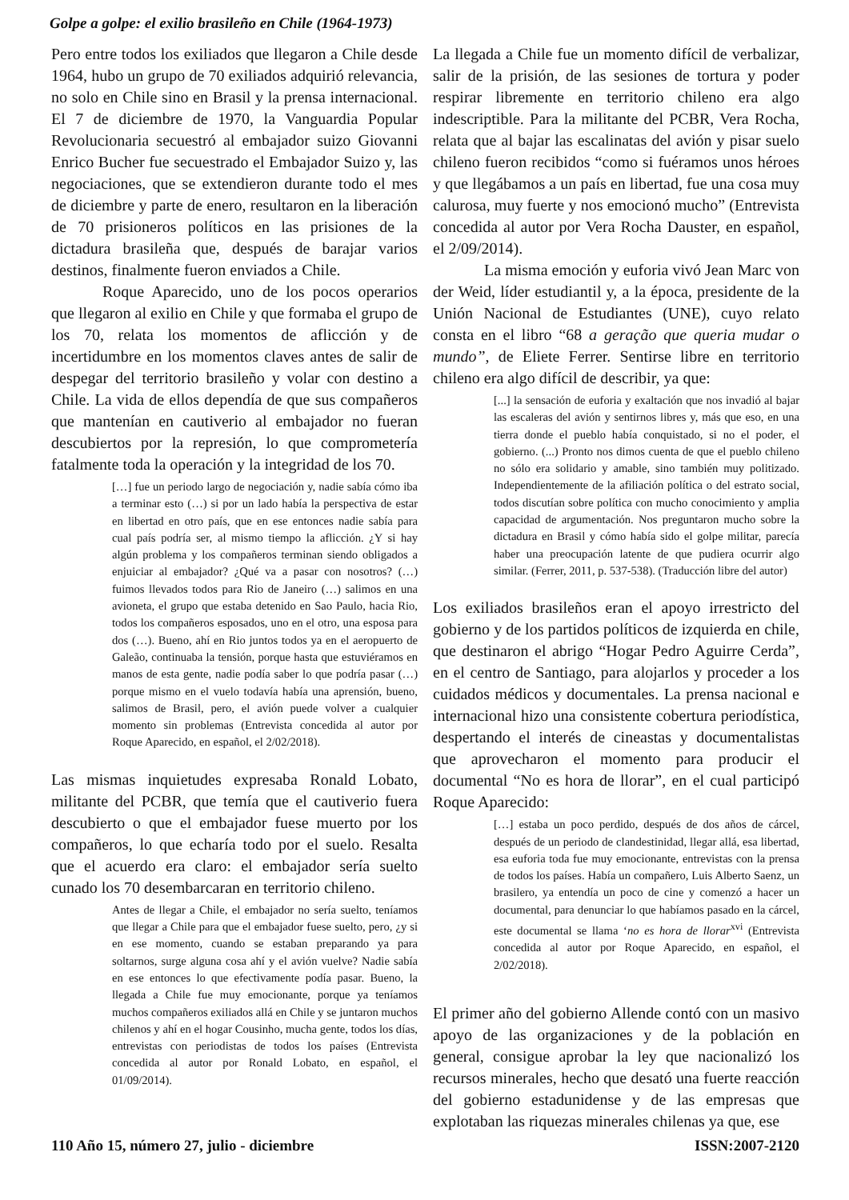Golpe a golpe: el exilio brasileño en Chile (1964-1973)
Pero entre todos los exiliados que llegaron a Chile desde 1964, hubo un grupo de 70 exiliados adquirió relevancia, no solo en Chile sino en Brasil y la prensa internacional. El 7 de diciembre de 1970, la Vanguardia Popular Revolucionaria secuestró al embajador suizo Giovanni Enrico Bucher fue secuestrado el Embajador Suizo y, las negociaciones, que se extendieron durante todo el mes de diciembre y parte de enero, resultaron en la liberación de 70 prisioneros políticos en las prisiones de la dictadura brasileña que, después de barajar varios destinos, finalmente fueron enviados a Chile.
Roque Aparecido, uno de los pocos operarios que llegaron al exilio en Chile y que formaba el grupo de los 70, relata los momentos de aflicción y de incertidumbre en los momentos claves antes de salir de despegar del territorio brasileño y volar con destino a Chile. La vida de ellos dependía de que sus compañeros que mantenían en cautiverio al embajador no fueran descubiertos por la represión, lo que comprometería fatalmente toda la operación y la integridad de los 70.
[…] fue un periodo largo de negociación y, nadie sabía cómo iba a terminar esto (…) si por un lado había la perspectiva de estar en libertad en otro país, que en ese entonces nadie sabía para cual país podría ser, al mismo tiempo la aflicción. ¿Y si hay algún problema y los compañeros terminan siendo obligados a enjuiciar al embajador? ¿Qué va a pasar con nosotros? (…) fuimos llevados todos para Rio de Janeiro (…) salimos en una avioneta, el grupo que estaba detenido en Sao Paulo, hacia Rio, todos los compañeros esposados, uno en el otro, una esposa para dos (…). Bueno, ahí en Rio juntos todos ya en el aeropuerto de Galeão, continuaba la tensión, porque hasta que estuviéramos en manos de esta gente, nadie podía saber lo que podría pasar (…) porque mismo en el vuelo todavía había una aprensión, bueno, salimos de Brasil, pero, el avión puede volver a cualquier momento sin problemas (Entrevista concedida al autor por Roque Aparecido, en español, el 2/02/2018).
Las mismas inquietudes expresaba Ronald Lobato, militante del PCBR, que temía que el cautiverio fuera descubierto o que el embajador fuese muerto por los compañeros, lo que echaría todo por el suelo. Resalta que el acuerdo era claro: el embajador sería suelto cunado los 70 desembarcaran en territorio chileno.
Antes de llegar a Chile, el embajador no sería suelto, teníamos que llegar a Chile para que el embajador fuese suelto, pero, ¿y si en ese momento, cuando se estaban preparando ya para soltarnos, surge alguna cosa ahí y el avión vuelve? Nadie sabía en ese entonces lo que efectivamente podía pasar. Bueno, la llegada a Chile fue muy emocionante, porque ya teníamos muchos compañeros exiliados allá en Chile y se juntaron muchos chilenos y ahí en el hogar Cousinho, mucha gente, todos los días, entrevistas con periodistas de todos los países (Entrevista concedida al autor por Ronald Lobato, en español, el 01/09/2014).
La llegada a Chile fue un momento difícil de verbalizar, salir de la prisión, de las sesiones de tortura y poder respirar libremente en territorio chileno era algo indescriptible. Para la militante del PCBR, Vera Rocha, relata que al bajar las escalinatas del avión y pisar suelo chileno fueron recibidos “como si fuéramos unos héroes y que llegábamos a un país en libertad, fue una cosa muy calurosa, muy fuerte y nos emocionó mucho” (Entrevista concedida al autor por Vera Rocha Dauster, en español, el 2/09/2014).
La misma emoción y euforia vivó Jean Marc von der Weid, líder estudiantil y, a la época, presidente de la Unión Nacional de Estudiantes (UNE), cuyo relato consta en el libro “68 a geração que queria mudar o mundo”, de Eliete Ferrer. Sentirse libre en territorio chileno era algo difícil de describir, ya que:
[...] la sensación de euforia y exaltación que nos invadió al bajar las escaleras del avión y sentirnos libres y, más que eso, en una tierra donde el pueblo había conquistado, si no el poder, el gobierno. (...) Pronto nos dimos cuenta de que el pueblo chileno no sólo era solidario y amable, sino también muy politizado. Independientemente de la afiliación política o del estrato social, todos discutían sobre política con mucho conocimiento y amplia capacidad de argumentación. Nos preguntaron mucho sobre la dictadura en Brasil y cómo había sido el golpe militar, parecía haber una preocupación latente de que pudiera ocurrir algo similar. (Ferrer, 2011, p. 537-538). (Traducción libre del autor)
Los exiliados brasileños eran el apoyo irrestricto del gobierno y de los partidos políticos de izquierda en chile, que destinaron el abrigo “Hogar Pedro Aguirre Cerda”, en el centro de Santiago, para alojarlos y proceder a los cuidados médicos y documentales. La prensa nacional e internacional hizo una consistente cobertura periodística, despertando el interés de cineastas y documentalistas que aprovecharon el momento para producir el documental “No es hora de llorar”, en el cual participó Roque Aparecido:
[…] estaba un poco perdido, después de dos años de cárcel, después de un periodo de clandestinidad, llegar allá, esa libertad, esa euforia toda fue muy emocionante, entrevistas con la prensa de todos los países. Había un compañero, Luis Alberto Saenz, un brasilero, ya entendía un poco de cine y comenzó a hacer un documental, para denunciar lo que habíamos pasado en la cárcel, este documental se llama ‘no es hora de llorar<sup>xvi</sup> (Entrevista concedida al autor por Roque Aparecido, en español, el 2/02/2018).
El primer año del gobierno Allende contó con un masivo apoyo de las organizaciones y de la población en general, consigue aprobar la ley que nacionalizó los recursos minerales, hecho que desató una fuerte reacción del gobierno estadunidense y de las empresas que explotaban las riquezas minerales chilenas ya que, ese
110 Año 15, número 27, julio - diciembre ISSN:2007-2120